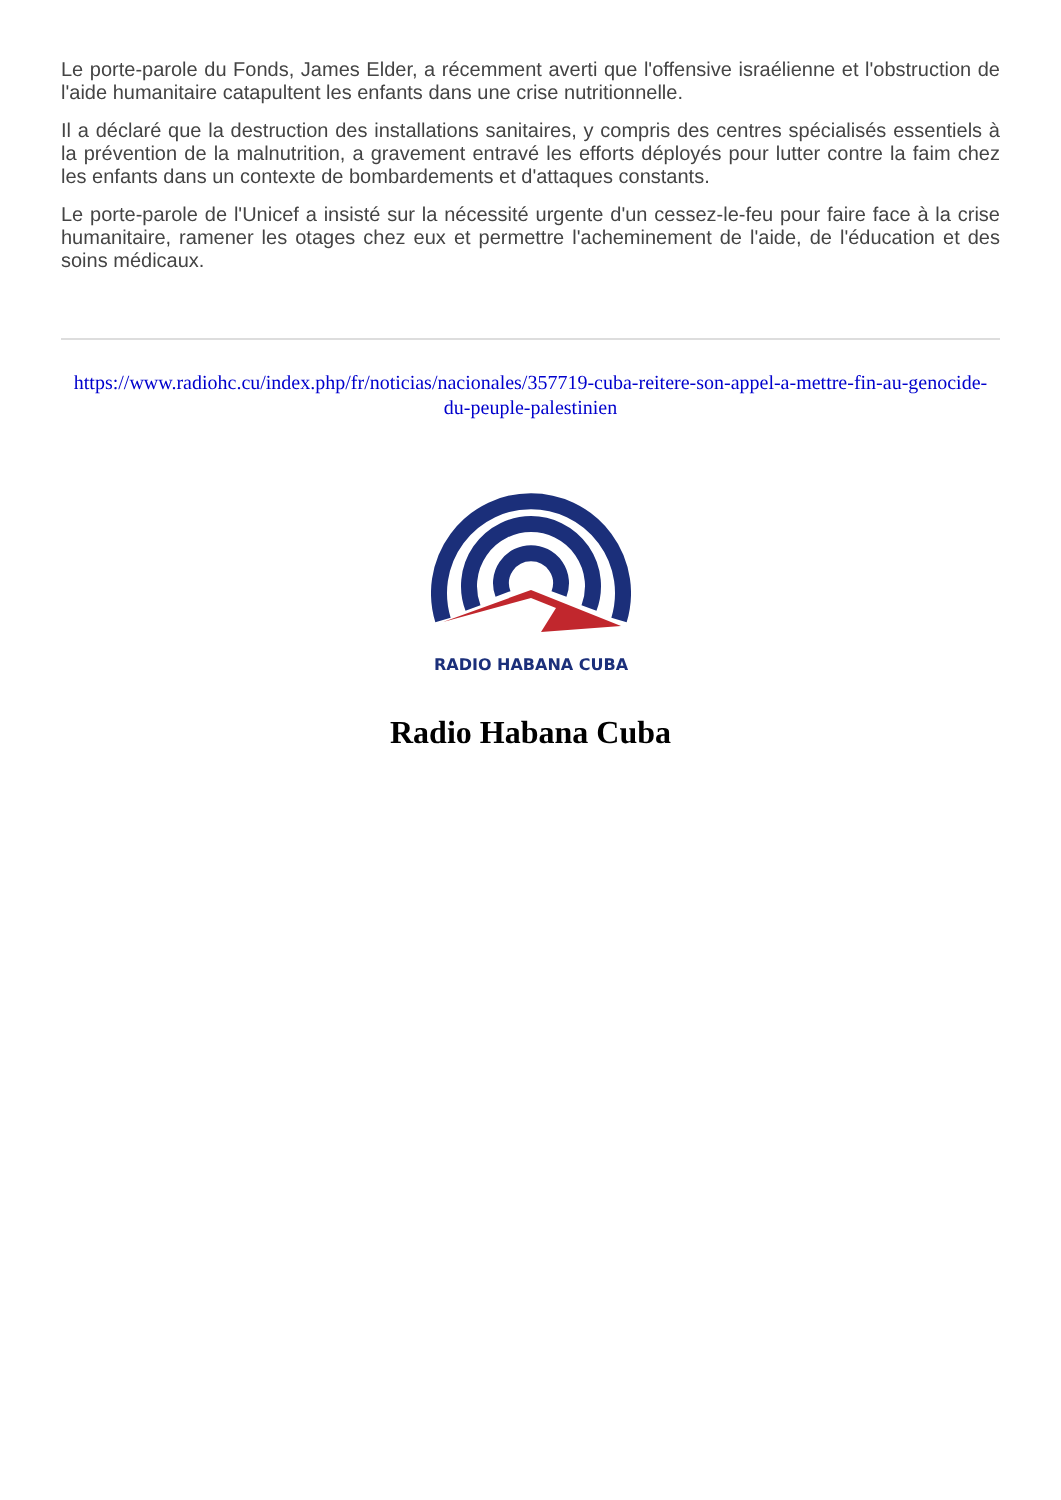Le porte-parole du Fonds, James Elder, a récemment averti que l'offensive israélienne et l'obstruction de l'aide humanitaire catapultent les enfants dans une crise nutritionnelle.
Il a déclaré que la destruction des installations sanitaires, y compris des centres spécialisés essentiels à la prévention de la malnutrition, a gravement entravé les efforts déployés pour lutter contre la faim chez les enfants dans un contexte de bombardements et d'attaques constants.
Le porte-parole de l'Unicef a insisté sur la nécessité urgente d'un cessez-le-feu pour faire face à la crise humanitaire, ramener les otages chez eux et permettre l'acheminement de l'aide, de l'éducation et des soins médicaux.
https://www.radiohc.cu/index.php/fr/noticias/nacionales/357719-cuba-reitere-son-appel-a-mettre-fin-au-genocide-du-peuple-palestinien
RADIO HABANA CUBA
Radio Habana Cuba